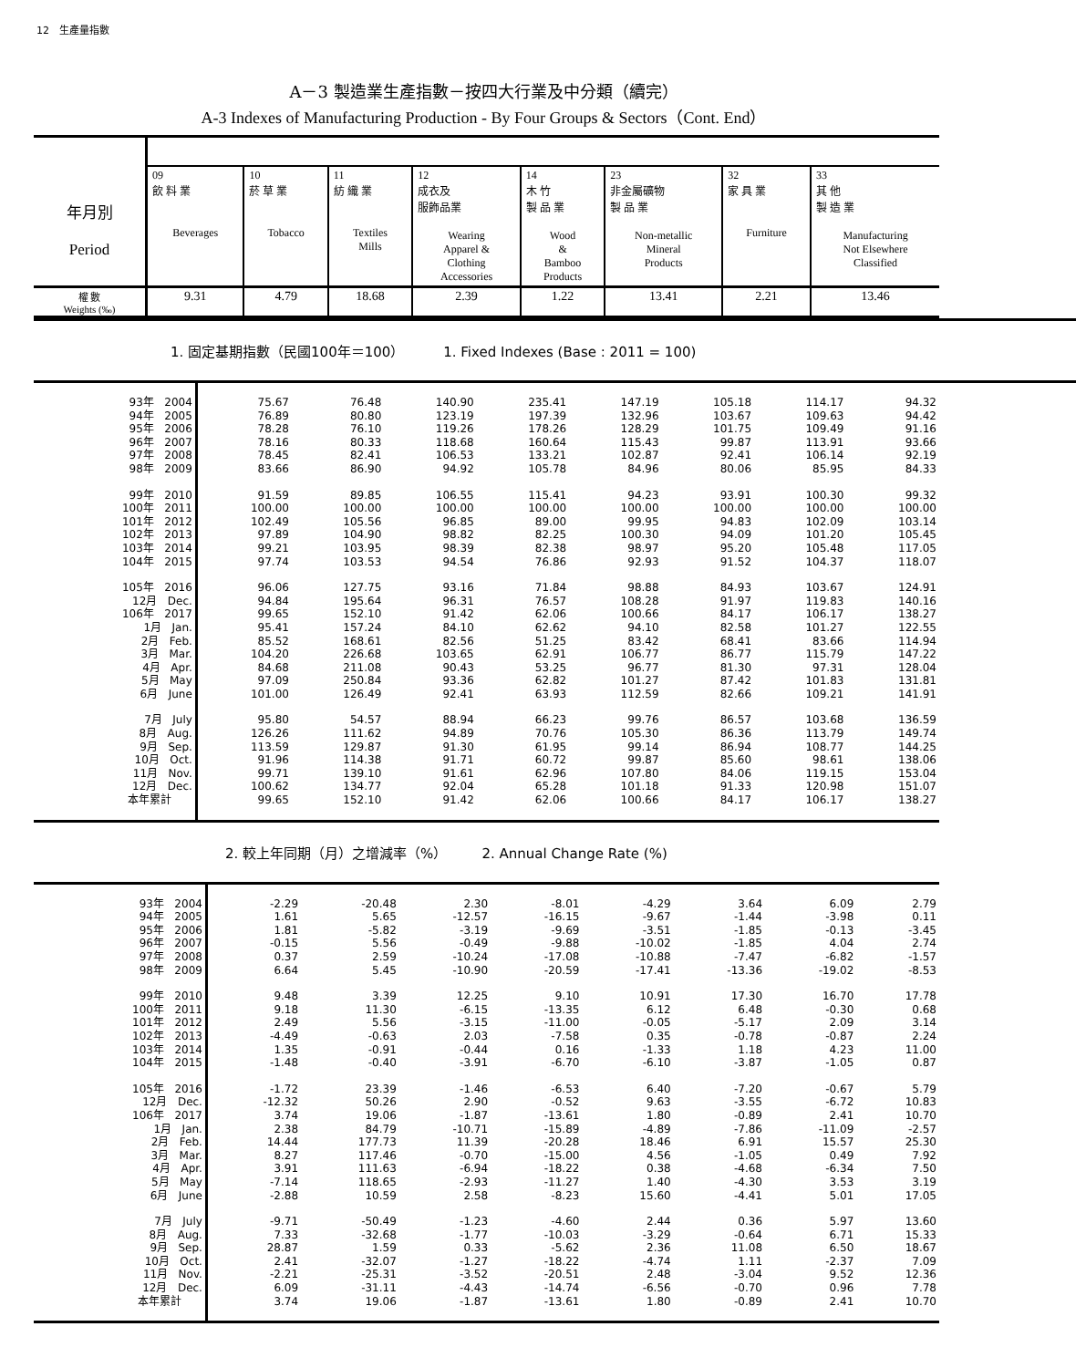12　生產量指數
A－3 製造業生產指數－按四大行業及中分類（續完）
A-3 Indexes of Manufacturing Production - By Four Groups & Sectors（Cont. End）
| 年月別 Period | | | | | | | | |
| | 09 飲 料 業 Beverages | 10 菸 草 業 Tobacco | 11 紡 織 業 Textiles Mills | 12 成衣及 服飾品業 Wearing Apparel & Clothing Accessories | 14 木 竹 製 品 業 Wood & Bamboo Products | 23 非金屬礦物 製 品 業 Non-metallic Mineral Products | 32 家 具 業 Furniture | 33 其 他 製 造 業 Manufacturing Not Elsewhere Classified |
| 權 數 Weights (‰) | 9.31 | 4.79 | 18.68 | 2.39 | 1.22 | 13.41 | 2.21 | 13.46 |
1. 固定基期指數（民國100年＝100） 1. Fixed Indexes (Base : 2011 = 100)
| 93年 2004 | 75.67 | 76.48 | 140.90 | 235.41 | 147.19 | 105.18 | 114.17 | 94.32 |
| 94年 2005 | 76.89 | 80.80 | 123.19 | 197.39 | 132.96 | 103.67 | 109.63 | 94.42 |
| 95年 2006 | 78.28 | 76.10 | 119.26 | 178.26 | 128.29 | 101.75 | 109.49 | 91.16 |
| 96年 2007 | 78.16 | 80.33 | 118.68 | 160.64 | 115.43 | 99.87 | 113.91 | 93.66 |
| 97年 2008 | 78.45 | 82.41 | 106.53 | 133.21 | 102.87 | 92.41 | 106.14 | 92.19 |
| 98年 2009 | 83.66 | 86.90 | 94.92 | 105.78 | 84.96 | 80.06 | 85.95 | 84.33 |
| 99年 2010 | 91.59 | 89.85 | 106.55 | 115.41 | 94.23 | 93.91 | 100.30 | 99.32 |
| 100年 2011 | 100.00 | 100.00 | 100.00 | 100.00 | 100.00 | 100.00 | 100.00 | 100.00 |
| 101年 2012 | 102.49 | 105.56 | 96.85 | 89.00 | 99.95 | 94.83 | 102.09 | 103.14 |
| 102年 2013 | 97.89 | 104.90 | 98.82 | 82.25 | 100.30 | 94.09 | 101.20 | 105.45 |
| 103年 2014 | 99.21 | 103.95 | 98.39 | 82.38 | 98.97 | 95.20 | 105.48 | 117.05 |
| 104年 2015 | 97.74 | 103.53 | 94.54 | 76.86 | 92.93 | 91.52 | 104.37 | 118.07 |
| 105年 2016 | 96.06 | 127.75 | 93.16 | 71.84 | 98.88 | 84.93 | 103.67 | 124.91 |
| 12月 Dec. | 94.84 | 195.64 | 96.31 | 76.57 | 108.28 | 91.97 | 119.83 | 140.16 |
| 106年 2017 | 99.65 | 152.10 | 91.42 | 62.06 | 100.66 | 84.17 | 106.17 | 138.27 |
| 1月 Jan. | 95.41 | 157.24 | 84.10 | 62.62 | 94.10 | 82.58 | 101.27 | 122.55 |
| 2月 Feb. | 85.52 | 168.61 | 82.56 | 51.25 | 83.42 | 68.41 | 83.66 | 114.94 |
| 3月 Mar. | 104.20 | 226.68 | 103.65 | 62.91 | 106.77 | 86.77 | 115.79 | 147.22 |
| 4月 Apr. | 84.68 | 211.08 | 90.43 | 53.25 | 96.77 | 81.30 | 97.31 | 128.04 |
| 5月 May | 97.09 | 250.84 | 93.36 | 62.82 | 101.27 | 87.42 | 101.83 | 131.81 |
| 6月 June | 101.00 | 126.49 | 92.41 | 63.93 | 112.59 | 82.66 | 109.21 | 141.91 |
| 7月 July | 95.80 | 54.57 | 88.94 | 66.23 | 99.76 | 86.57 | 103.68 | 136.59 |
| 8月 Aug. | 126.26 | 111.62 | 94.89 | 70.76 | 105.30 | 86.36 | 113.79 | 149.74 |
| 9月 Sep. | 113.59 | 129.87 | 91.30 | 61.95 | 99.14 | 86.94 | 108.77 | 144.25 |
| 10月 Oct. | 91.96 | 114.38 | 91.71 | 60.72 | 99.87 | 85.60 | 98.61 | 138.06 |
| 11月 Nov. | 99.71 | 139.10 | 91.61 | 62.96 | 107.80 | 84.06 | 119.15 | 153.04 |
| 12月 Dec. | 100.62 | 134.77 | 92.04 | 65.28 | 101.18 | 91.33 | 120.98 | 151.07 |
| 本年累計 | 99.65 | 152.10 | 91.42 | 62.06 | 100.66 | 84.17 | 106.17 | 138.27 |
2. 較上年同期（月）之增減率（%） 2. Annual Change Rate (%)
| 93年 2004 | -2.29 | -20.48 | 2.30 | -8.01 | -4.29 | 3.64 | 6.09 | 2.79 |
| 94年 2005 | 1.61 | 5.65 | -12.57 | -16.15 | -9.67 | -1.44 | -3.98 | 0.11 |
| 95年 2006 | 1.81 | -5.82 | -3.19 | -9.69 | -3.51 | -1.85 | -0.13 | -3.45 |
| 96年 2007 | -0.15 | 5.56 | -0.49 | -9.88 | -10.02 | -1.85 | 4.04 | 2.74 |
| 97年 2008 | 0.37 | 2.59 | -10.24 | -17.08 | -10.88 | -7.47 | -6.82 | -1.57 |
| 98年 2009 | 6.64 | 5.45 | -10.90 | -20.59 | -17.41 | -13.36 | -19.02 | -8.53 |
| 99年 2010 | 9.48 | 3.39 | 12.25 | 9.10 | 10.91 | 17.30 | 16.70 | 17.78 |
| 100年 2011 | 9.18 | 11.30 | -6.15 | -13.35 | 6.12 | 6.48 | -0.30 | 0.68 |
| 101年 2012 | 2.49 | 5.56 | -3.15 | -11.00 | -0.05 | -5.17 | 2.09 | 3.14 |
| 102年 2013 | -4.49 | -0.63 | 2.03 | -7.58 | 0.35 | -0.78 | -0.87 | 2.24 |
| 103年 2014 | 1.35 | -0.91 | -0.44 | 0.16 | -1.33 | 1.18 | 4.23 | 11.00 |
| 104年 2015 | -1.48 | -0.40 | -3.91 | -6.70 | -6.10 | -3.87 | -1.05 | 0.87 |
| 105年 2016 | -1.72 | 23.39 | -1.46 | -6.53 | 6.40 | -7.20 | -0.67 | 5.79 |
| 12月 Dec. | -12.32 | 50.26 | 2.90 | -0.52 | 9.63 | -3.55 | -6.72 | 10.83 |
| 106年 2017 | 3.74 | 19.06 | -1.87 | -13.61 | 1.80 | -0.89 | 2.41 | 10.70 |
| 1月 Jan. | 2.38 | 84.79 | -10.71 | -15.89 | -4.89 | -7.86 | -11.09 | -2.57 |
| 2月 Feb. | 14.44 | 177.73 | 11.39 | -20.28 | 18.46 | 6.91 | 15.57 | 25.30 |
| 3月 Mar. | 8.27 | 117.46 | -0.70 | -15.00 | 4.56 | -1.05 | 0.49 | 7.92 |
| 4月 Apr. | 3.91 | 111.63 | -6.94 | -18.22 | 0.38 | -4.68 | -6.34 | 7.50 |
| 5月 May | -7.14 | 118.65 | -2.93 | -11.27 | 1.40 | -4.30 | 3.53 | 3.19 |
| 6月 June | -2.88 | 10.59 | 2.58 | -8.23 | 15.60 | -4.41 | 5.01 | 17.05 |
| 7月 July | -9.71 | -50.49 | -1.23 | -4.60 | 2.44 | 0.36 | 5.97 | 13.60 |
| 8月 Aug. | 7.33 | -32.68 | -1.77 | -10.03 | -3.29 | -0.64 | 6.71 | 15.33 |
| 9月 Sep. | 28.87 | 1.59 | 0.33 | -5.62 | 2.36 | 11.08 | 6.50 | 18.67 |
| 10月 Oct. | 2.41 | -32.07 | -1.27 | -18.22 | -4.74 | 1.11 | -2.37 | 7.09 |
| 11月 Nov. | -2.21 | -25.31 | -3.52 | -20.51 | 2.48 | -3.04 | 9.52 | 12.36 |
| 12月 Dec. | 6.09 | -31.11 | -4.43 | -14.74 | -6.56 | -0.70 | 0.96 | 7.78 |
| 本年累計 | 3.74 | 19.06 | -1.87 | -13.61 | 1.80 | -0.89 | 2.41 | 10.70 |